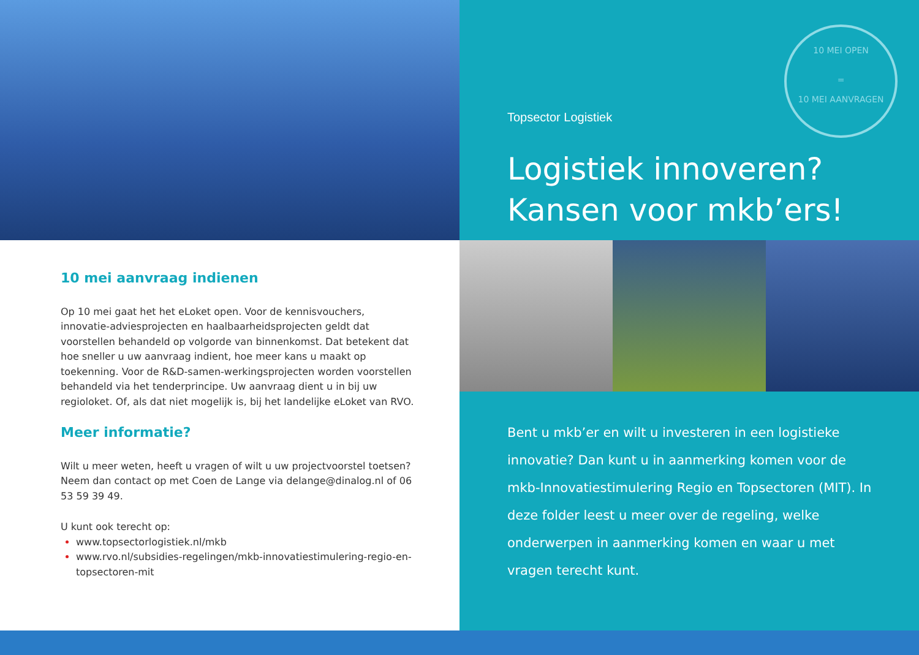10 mei aanvraag indienen
Op 10 mei gaat het het eLoket open. Voor de kennisvouchers, innovatie-adviesprojecten en haalbaarheidsprojecten geldt dat voorstellen behandeld op volgorde van binnenkomst. Dat betekent dat hoe sneller u uw aanvraag indient, hoe meer kans u maakt op toekenning. Voor de R&D-samen-werkingsprojecten worden voorstellen behandeld via het tenderprincipe. Uw aanvraag dient u in bij uw regioloket. Of, als dat niet mogelijk is, bij het landelijke eLoket van RVO.
Meer informatie?
Wilt u meer weten, heeft u vragen of wilt u uw projectvoorstel toetsen? Neem dan contact op met Coen de Lange via delange@dinalog.nl of 06 53 59 39 49.
U kunt ook terecht op:
www.topsectorlogistiek.nl/mkb
www.rvo.nl/subsidies-regelingen/mkb-innovatiestimulering-regio-en-topsectoren-mit
Topsector Logistiek
10 MEI OPEN
=
10 MEI AANVRAGEN
Logistiek innoveren?
Kansen voor mkb’ers!
Bent u mkb’er en wilt u investeren in een logistieke innovatie? Dan kunt u in aanmerking komen voor de mkb-Innovatiestimulering Regio en Topsectoren (MIT). In deze folder leest u meer over de regeling, welke onderwerpen in aanmerking komen en waar u met vragen terecht kunt.